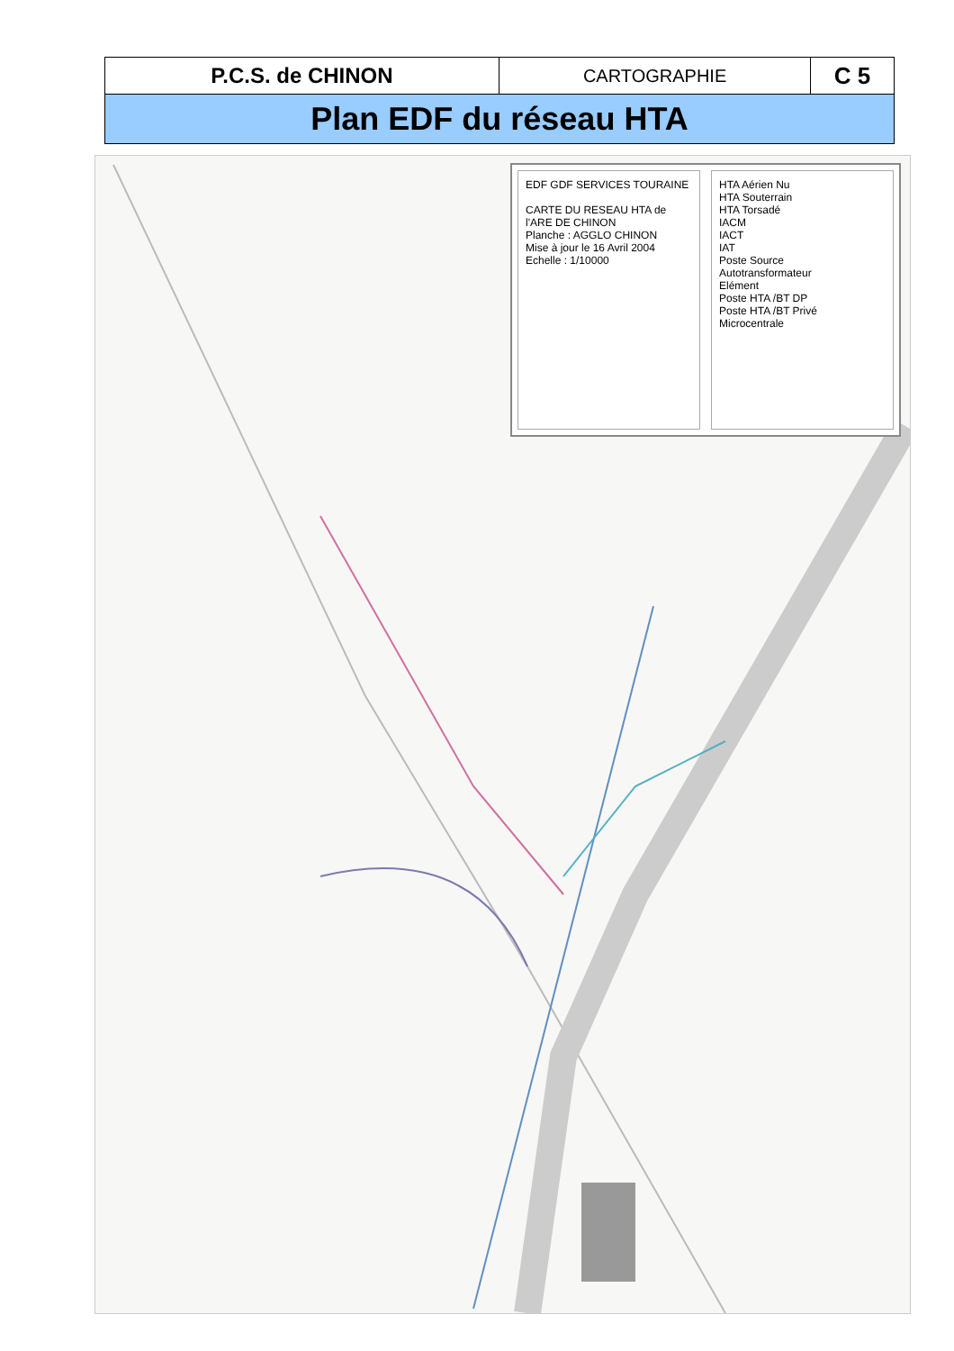| P.C.S. de CHINON | CARTOGRAPHIE | C 5 |
| Plan EDF du réseau HTA | | |
EDF GDF SERVICES TOURAINE
CARTE DU RESEAU HTA de l'ARE DE CHINON
Planche : AGGLO CHINON
Mise à jour le 16 Avril 2004
Echelle : 1/10000
HTA Aérien Nu
HTA Souterrain
HTA Torsadé
IACM
IACT
IAT
Poste Source
Autotransformateur
Elément
Poste HTA /BT DP
Poste HTA /BT Privé
Microcentrale